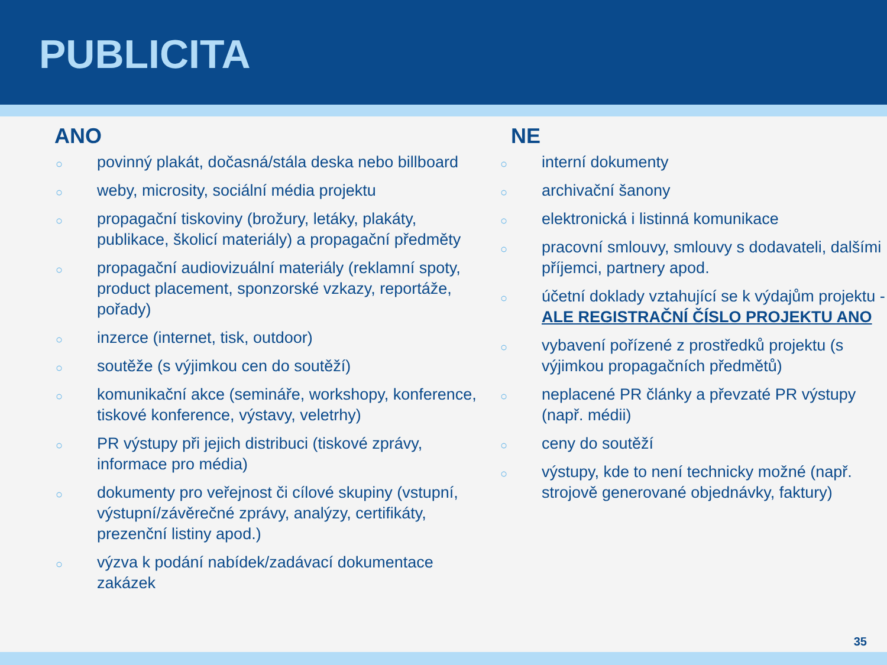PUBLICITA
ANO
○ povinný plakát, dočasná/stála deska nebo billboard
○ weby, microsity, sociální média projektu
○ propagační tiskoviny (brožury, letáky, plakáty, publikace, školicí materiály) a propagační předměty
○ propagační audiovizuální materiály (reklamní spoty, product placement, sponzorské vzkazy, reportáže, pořady)
○ inzerce (internet, tisk, outdoor)
○ soutěže (s výjimkou cen do soutěží)
○ komunikační akce (semináře, workshopy, konference, tiskové konference, výstavy, veletrhy)
○ PR výstupy při jejich distribuci (tiskové zprávy, informace pro média)
○ dokumenty pro veřejnost či cílové skupiny (vstupní, výstupní/závěrečné zprávy, analýzy, certifikáty, prezenční listiny apod.)
○ výzva k podání nabídek/zadávací dokumentace zakázek
NE
○ interní dokumenty
○ archivační šanony
○ elektronická i listinná komunikace
○ pracovní smlouvy, smlouvy s dodavateli, dalšími příjemci, partnery apod.
○ účetní doklady vztahující se k výdajům projektu - ALE REGISTRAČNÍ ČÍSLO PROJEKTU ANO
○ vybavení pořízené z prostředků projektu (s výjimkou propagačních předmětů)
○ neplacené PR články a převzaté PR výstupy (např. médii)
○ ceny do soutěží
○ výstupy, kde to není technicky možné (např. strojově generované objednávky, faktury)
35